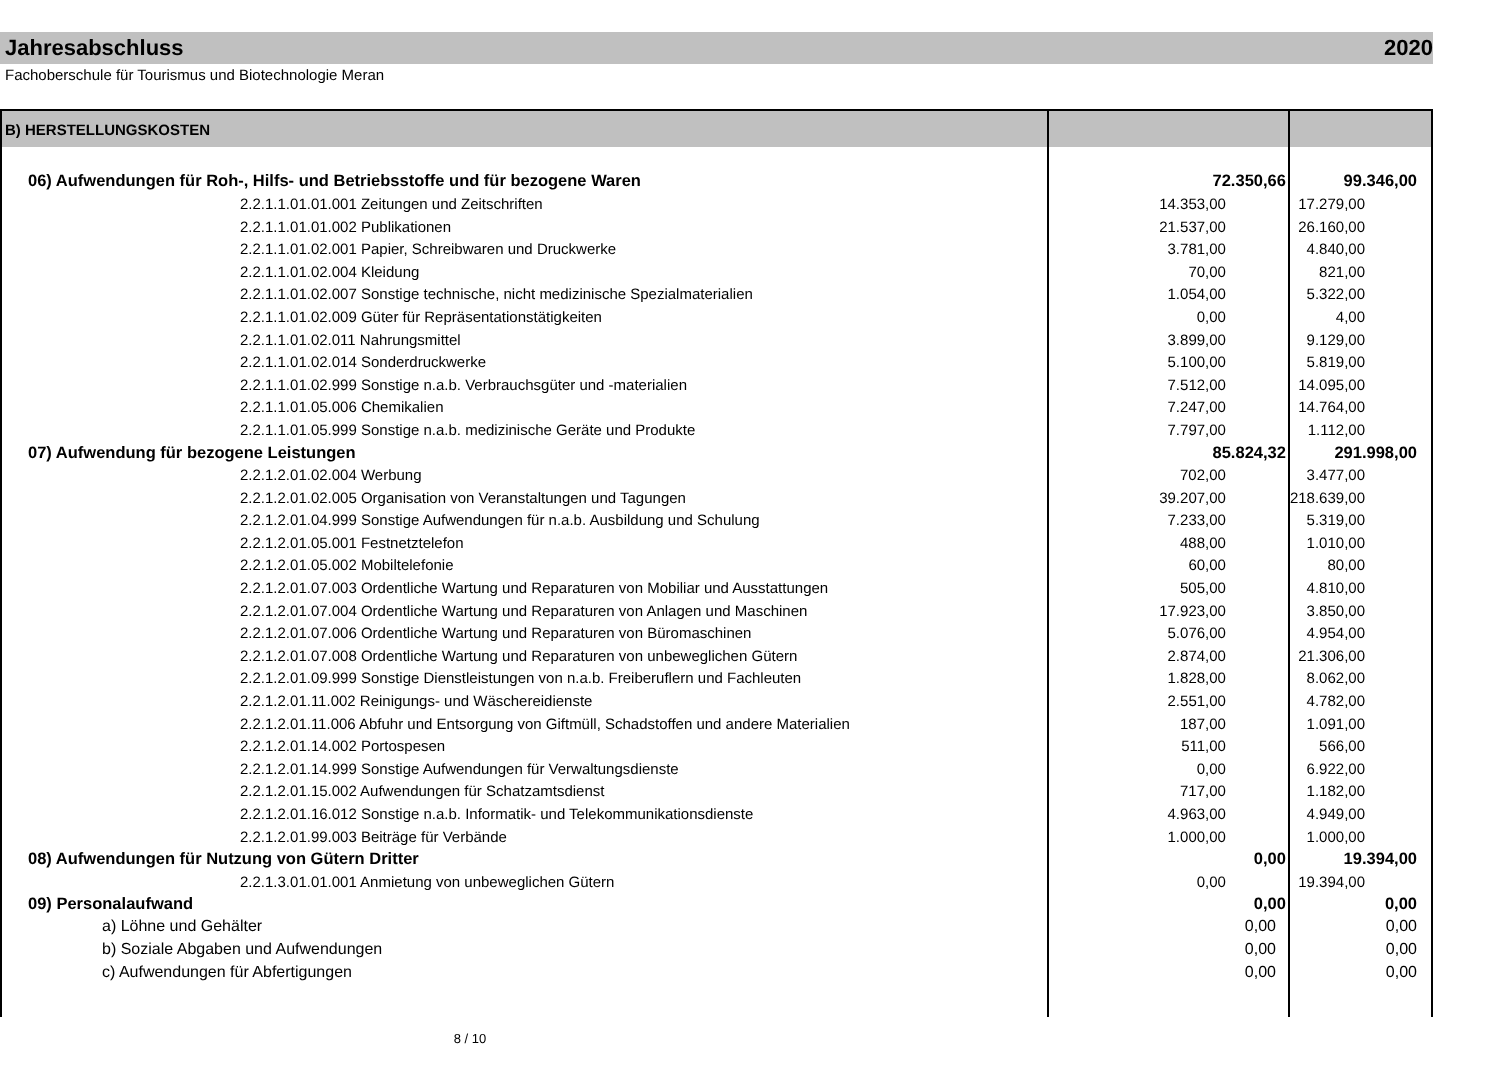Jahresabschluss 2020
Fachoberschule für Tourismus und Biotechnologie Meran
| B) HERSTELLUNGSKOSTEN | | |
| 06) Aufwendungen für Roh-, Hilfs- und Betriebsstoffe und für bezogene Waren | 72.350,66 | 99.346,00 |
| 2.2.1.1.01.01.001 Zeitungen und Zeitschriften | 14.353,00 | 17.279,00 |
| 2.2.1.1.01.01.002 Publikationen | 21.537,00 | 26.160,00 |
| 2.2.1.1.01.02.001 Papier, Schreibwaren und Druckwerke | 3.781,00 | 4.840,00 |
| 2.2.1.1.01.02.004 Kleidung | 70,00 | 821,00 |
| 2.2.1.1.01.02.007 Sonstige technische, nicht medizinische Spezialmaterialien | 1.054,00 | 5.322,00 |
| 2.2.1.1.01.02.009 Güter für Repräsentationstätigkeiten | 0,00 | 4,00 |
| 2.2.1.1.01.02.011 Nahrungsmittel | 3.899,00 | 9.129,00 |
| 2.2.1.1.01.02.014 Sonderdruckwerke | 5.100,00 | 5.819,00 |
| 2.2.1.1.01.02.999 Sonstige n.a.b. Verbrauchsgüter und -materialien | 7.512,00 | 14.095,00 |
| 2.2.1.1.01.05.006 Chemikalien | 7.247,00 | 14.764,00 |
| 2.2.1.1.01.05.999 Sonstige n.a.b. medizinische Geräte und Produkte | 7.797,00 | 1.112,00 |
| 07) Aufwendung für bezogene Leistungen | 85.824,32 | 291.998,00 |
| 2.2.1.2.01.02.004 Werbung | 702,00 | 3.477,00 |
| 2.2.1.2.01.02.005 Organisation von Veranstaltungen und Tagungen | 39.207,00 | 218.639,00 |
| 2.2.1.2.01.04.999 Sonstige Aufwendungen für n.a.b. Ausbildung und Schulung | 7.233,00 | 5.319,00 |
| 2.2.1.2.01.05.001 Festnetztelefon | 488,00 | 1.010,00 |
| 2.2.1.2.01.05.002 Mobiltelefonie | 60,00 | 80,00 |
| 2.2.1.2.01.07.003 Ordentliche Wartung und Reparaturen von Mobiliar und Ausstattungen | 505,00 | 4.810,00 |
| 2.2.1.2.01.07.004 Ordentliche Wartung und Reparaturen von Anlagen und Maschinen | 17.923,00 | 3.850,00 |
| 2.2.1.2.01.07.006 Ordentliche Wartung und Reparaturen von Büromaschinen | 5.076,00 | 4.954,00 |
| 2.2.1.2.01.07.008 Ordentliche Wartung und Reparaturen von unbeweglichen Gütern | 2.874,00 | 21.306,00 |
| 2.2.1.2.01.09.999 Sonstige Dienstleistungen von n.a.b. Freiberuflern und Fachleuten | 1.828,00 | 8.062,00 |
| 2.2.1.2.01.11.002 Reinigungs- und Wäschereidienste | 2.551,00 | 4.782,00 |
| 2.2.1.2.01.11.006 Abfuhr und Entsorgung von Giftmüll, Schadstoffen und andere Materialien | 187,00 | 1.091,00 |
| 2.2.1.2.01.14.002 Portospesen | 511,00 | 566,00 |
| 2.2.1.2.01.14.999 Sonstige Aufwendungen für Verwaltungsdienste | 0,00 | 6.922,00 |
| 2.2.1.2.01.15.002 Aufwendungen für Schatzamtsdienst | 717,00 | 1.182,00 |
| 2.2.1.2.01.16.012 Sonstige n.a.b. Informatik- und Telekommunikationsdienste | 4.963,00 | 4.949,00 |
| 2.2.1.2.01.99.003 Beiträge für Verbände | 1.000,00 | 1.000,00 |
| 08) Aufwendungen für Nutzung von Gütern Dritter | 0,00 | 19.394,00 |
| 2.2.1.3.01.01.001 Anmietung von unbeweglichen Gütern | 0,00 | 19.394,00 |
| 09) Personalaufwand | 0,00 | 0,00 |
| a) Löhne und Gehälter | 0,00 | 0,00 |
| b) Soziale Abgaben und Aufwendungen | 0,00 | 0,00 |
| c) Aufwendungen für Abfertigungen | 0,00 | 0,00 |
8 / 10